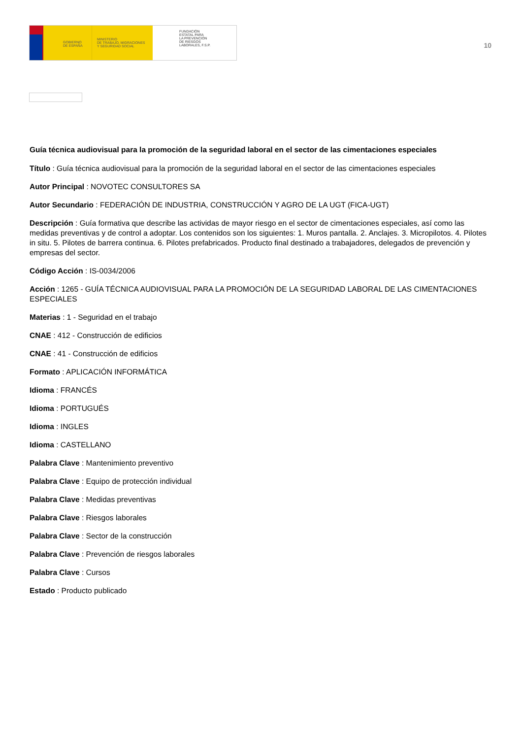GOBIERNO
DE ESPAÑA
MINISTERIO
DE TRABAJO, MIGRACIONES
Y SEGURIDAD SOCIAL
FUNDACIÓN
ESTATAL PARA
LA PREVENCIÓN
DE RIESGOS
LABORALES, F.S.P.
10
Guía técnica audiovisual para la promoción de la seguridad laboral en el sector de las cimentaciones especiales
Título : Guía técnica audiovisual para la promoción de la seguridad laboral en el sector de las cimentaciones especiales
Autor Principal : NOVOTEC CONSULTORES SA
Autor Secundario : FEDERACIÓN DE INDUSTRIA, CONSTRUCCIÓN Y AGRO DE LA UGT (FICA-UGT)
Descripción : Guía formativa que describe las actividas de mayor riesgo en el sector de cimentaciones especiales, así como las medidas preventivas y de control a adoptar. Los contenidos son los siguientes: 1. Muros pantalla. 2. Anclajes. 3. Micropilotos. 4. Pilotes in situ. 5. Pilotes de barrera continua. 6. Pilotes prefabricados. Producto final destinado a trabajadores, delegados de prevención y empresas del sector.
Código Acción : IS-0034/2006
Acción : 1265 - GUÍA TÉCNICA AUDIOVISUAL PARA LA PROMOCIÓN DE LA SEGURIDAD LABORAL DE LAS CIMENTACIONES ESPECIALES
Materias : 1 - Seguridad en el trabajo
CNAE : 412 - Construcción de edificios
CNAE : 41 - Construcción de edificios
Formato : APLICACIÓN INFORMÁTICA
Idioma : FRANCÉS
Idioma : PORTUGUÉS
Idioma : INGLES
Idioma : CASTELLANO
Palabra Clave : Mantenimiento preventivo
Palabra Clave : Equipo de protección individual
Palabra Clave : Medidas preventivas
Palabra Clave : Riesgos laborales
Palabra Clave : Sector de la construcción
Palabra Clave : Prevención de riesgos laborales
Palabra Clave : Cursos
Estado : Producto publicado